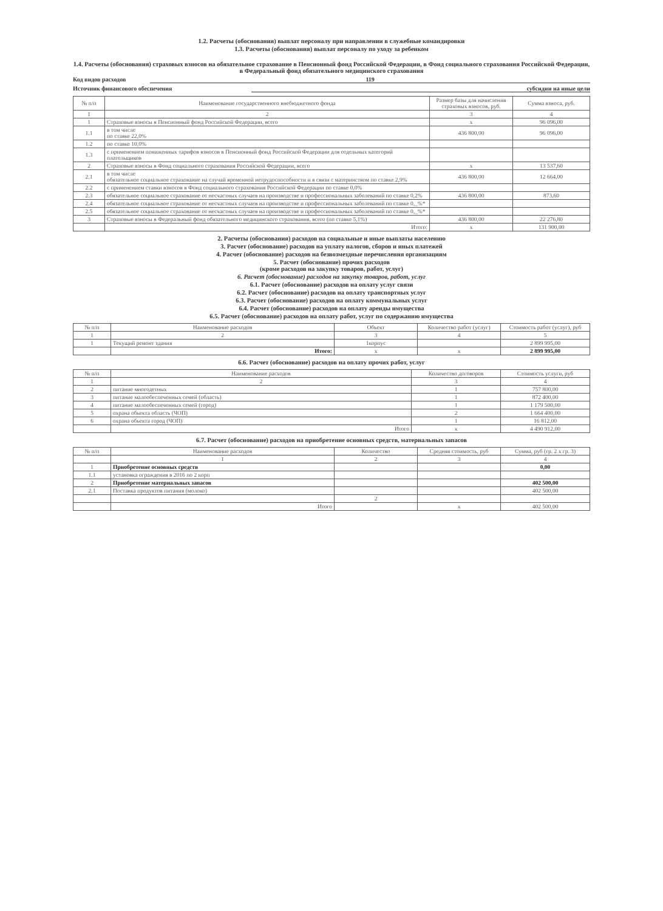1.2. Расчеты (обоснования) выплат персоналу при направлении в служебные командировки
1.3. Расчеты (обоснования) выплат персоналу по уходу за ребенком
1.4. Расчеты (обоснования) страховых взносов на обязательное страхование в Пенсионный фонд Российской Федерации, в Фонд социального страхования Российской Федерации, в Федеральный фонд обязательного медицинского страхования
Код видов расходов 119
Источник финансового обеспечения субсидии на иные цели
| № п/п | Наименование государственного внебюджетного фонда | Размер базы для начисления страховых взносов, руб. | Сумма взноса, руб. |
| --- | --- | --- | --- |
| 1 | 2 | 3 | 4 |
| 1 | Страховые взносы в Пенсионный фонд Российской Федерации, всего | x | 96 096,00 |
| 1.1 | в том числе по ставке 22,0% | 436 800,00 | 96 096,00 |
| 1.2 | по ставке 10,0% | | |
| 1.3 | с применением пониженных тарифов взносов в Пенсионный фонд Российской Федерации для отдельных категорий плательщиков | | |
| 2 | Страховые взносы в Фонд социального страхования Российской Федерации, всего | x | 13 537,60 |
| 2.1 | в том числе обязательное социальное страхование на случай временной нетрудоспособности и в связи с материнством по ставке 2,9% | 436 800,00 | 12 664,00 |
| 2.2 | с применением ставки взносов в Фонд социального страхования Российской Федерации по ставке 0,0% | | |
| 2.3 | обязательное социальное страхование от несчастных случаев на производстве и профессиональных заболеваний по ставке 0,2% | 436 800,00 | 873,60 |
| 2.4 | обязательное социальное страхование от несчастных случаев на производстве и профессиональных заболеваний по ставке 0,_%* | | |
| 2.5 | обязательное социальное страхование от несчастных случаев на производстве и профессиональных заболеваний по ставке 0,_%* | | |
| 3 | Страховые взносы в Федеральный фонд обязательного медицинского страхования, всего (по ставке 5,1%) | 436 800,00 | 22 276,80 |
| | Итого: | x | 131 900,00 |
2. Расчеты (обоснования) расходов на социальные и иные выплаты населению
3. Расчет (обоснование) расходов на уплату налогов, сборов и иных платежей
4. Расчет (обоснование) расходов на безвозмездные перечисления организациям
5. Расчет (обоснование) прочих расходов
(кроме расходов на закупку товаров, работ, услуг)
6. Расчет (обоснование) расходов на закупку товаров, работ, услуг
6.1. Расчет (обоснование) расходов на оплату услуг связи
6.2. Расчет (обоснование) расходов на оплату транспортных услуг
6.3. Расчет (обоснование) расходов на оплату коммунальных услуг
6.4. Расчет (обоснование) расходов на оплату аренды имущества
6.5. Расчет (обоснование) расходов на оплату работ, услуг по содержанию имущества
| № п/п | Наименование расходов | Объект | Количество работ (услуг) | Стоимость работ (услуг), руб |
| --- | --- | --- | --- | --- |
| 1 | 2 | 3 | 4 | 5 |
| 1 | Текущий ремонт здания | 1корпус | | 2 899 995,00 |
| | Итого: | x | x | 2 899 995,00 |
6.6. Расчет (обоснование) расходов на оплату прочих работ, услуг
| № п/п | Наименование расходов | Количество договоров | Стоимость услуги, руб |
| --- | --- | --- | --- |
| 1 | 2 | 3 | 4 |
| 2 | питание многодетных | 1 | 757 800,00 |
| 3 | питание малообеспеченных семей (область) | 1 | 872 400,00 |
| 4 | питание малообеспеченных семей (город) | 1 | 1 179 500,00 |
| 5 | охрана обьекта область (ЧОП) | 2 | 1 664 400,00 |
| 6 | охрана обьекта город (ЧОП) | 1 | 16 812,00 |
| | Итого | x | 4 490 912,00 |
6.7. Расчет (обоснование) расходов на приобретение основных средств, материальных запасов
| № п/п | Наименование расходов | Количество | Средняя стоимость, руб | Сумма, руб (гр. 2 x гр. 3) |
| --- | --- | --- | --- | --- |
| | 1 | 2 | 3 | 4 |
| 1 | Приобретение основных средств | | | 0,00 |
| 1.1 | установка ограждения в 2016 по 2 корп | | | |
| 2 | Приобретение материальных запасов | | | 402 500,00 |
| 2.1 | Поставка продуктов питания (молоко) | | | 402 500,00 |
| | | 2 | | |
| | Итого | | x | 402 500,00 |